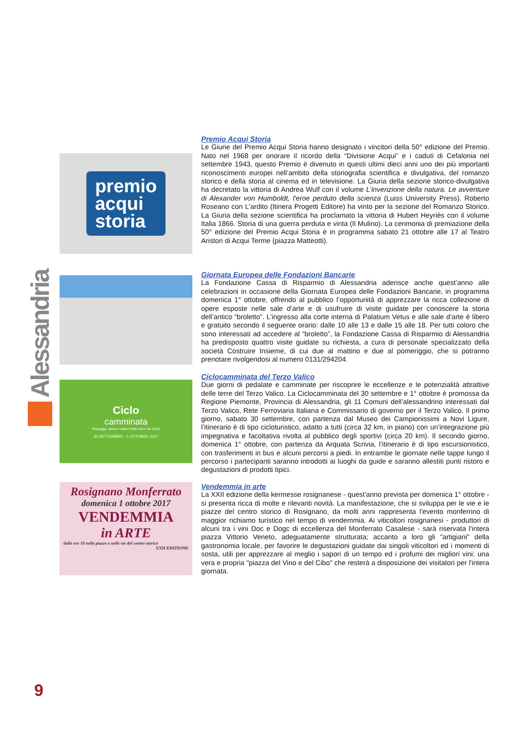Alessandria
premio
acqui
storia
Premio Acqui Storia
Le Giurie del Premio Acqui Storia hanno designato i vincitori della 50° edizione del Premio. Nato nel 1968 per onorare il ricordo della “Divisione Acqui” e i caduti di Cefalonia nel settembre 1943, questo Premio è divenuto in questi ultimi dieci anni uno dei più importanti riconoscimenti europei nell’ambito della storiografia scientifica e divulgativa, del romanzo storico e della storia al cinema ed in televisione. La Giuria della sezione storico-divulgativa ha decretato la vittoria di Andrea Wulf con il volume L'invenzione della natura. Le avventure di Alexander von Humboldt, l'eroe perduto della scienza (Luiss University Press). Roberto Roseano con L'ardito (Itinera Progetti Editore) ha vinto per la sezione del Romanzo Storico. La Giuria della sezione scientifica ha proclamato la vittoria di Hubert Heyriès con il volume Italia 1866. Storia di una guerra perduta e vinta (Il Mulino). La cerimonia di premiazione della 50° edizione del Premio Acqui Storia è in programma sabato 21 ottobre alle 17 al Teatro Ariston di Acqui Terme (piazza Matteotti).
Giornata Europea delle Fondazioni Bancarie
La Fondazione Cassa di Risparmio di Alessandria aderisce anche quest’anno alle celebrazioni in occasione della Giornata Europea delle Fondazioni Bancarie, in programma domenica 1° ottobre, offrendo al pubblico l’opportunità di apprezzare la ricca collezione di opere esposte nelle sale d’arte e di usufruire di visite guidate per conoscere la storia dell’antico “broletto”. L’ingresso alla corte interna di Palatium Vetus e alle sale d’arte è libero e gratuito secondo il seguente orario: dalle 10 alle 13 e dalle 15 alle 18. Per tutti coloro che sono interessati ad accedere al “broletto”, la Fondazione Cassa di Risparmio di Alessandria ha predisposto quattro visite guidate su richiesta, a cura di personale specializzato della società Costruire Insieme, di cui due al mattino e due al pomeriggio, che si potranno prenotare rivolgendosi al numero 0131/294204.
Ciclo
camminata
Paesaggi, storia e sapori delle terre dei Giovi
30 SETTEMBRE - 1 OTTOBRE 2017
Ciclocamminata del Terzo Valico
Due giorni di pedalate e camminate per riscoprire le eccellenze e le potenzialità attrattive delle terre del Terzo Valico. La Ciclocamminata del 30 settembre e 1° ottobre è promossa da Regione Piemonte, Provincia di Alessandria, gli 11 Comuni dell’alessandrino interessati dal Terzo Valico, Rete Ferroviaria Italiana e Commissario di governo per il Terzo Valico. Il primo giorno, sabato 30 settembre, con partenza dal Museo dei Campionissimi a Novi Ligure, l’itinerario è di tipo cicloturistico, adatto a tutti (circa 32 km, in piano) con un’integrazione più impegnativa e facoltativa rivolta al pubblico degli sportivi (circa 20 km). Il secondo giorno, domenica 1° ottobre, con partenza da Arquata Scrivia, l’itinerario è di tipo escursionistico, con trasferimenti in bus e alcuni percorsi a piedi. In entrambe le giornate nelle tappe lungo il percorso i partecipanti saranno introdotti ai luoghi da guide e saranno allestiti punti ristoro e degustazioni di prodotti tipici.
Rosignano Monferrato
domenica 1 ottobre 2017
VENDEMMIA
in ARTE
dalle ore 10 nelle piazze e nelle vie del centro storico XXII EDIZIONE
Vendemmia in arte
La XXII edizione della kermesse rosignanese - quest'anno prevista per domenica 1° ottobre - si presenta ricca di molte e rilevanti novità. La manifestazione, che si sviluppa per le vie e le piazze del centro storico di Rosignano, da molti anni rappresenta l'evento monferrino di maggior richiamo turistico nel tempo di vendemmia. Ai viticoltori rosignanesi - produttori di alcuni tra i vini Doc e Dogc di eccellenza del Monferrato Casalese - sarà riservata l'intera piazza Vittorio Veneto, adeguatamente strutturata; accanto a loro gli "artigiani" della gastronomia locale, per favorire le degustazioni guidate dai singoli viticoltori ed i momenti di sosta, utili per apprezzare al meglio i sapori di un tempo ed i profumi dei migliori vini: una vera e propria "piazza del Vino e del Cibo" che resterà a disposizione dei visitatori per l'intera giornata.
9